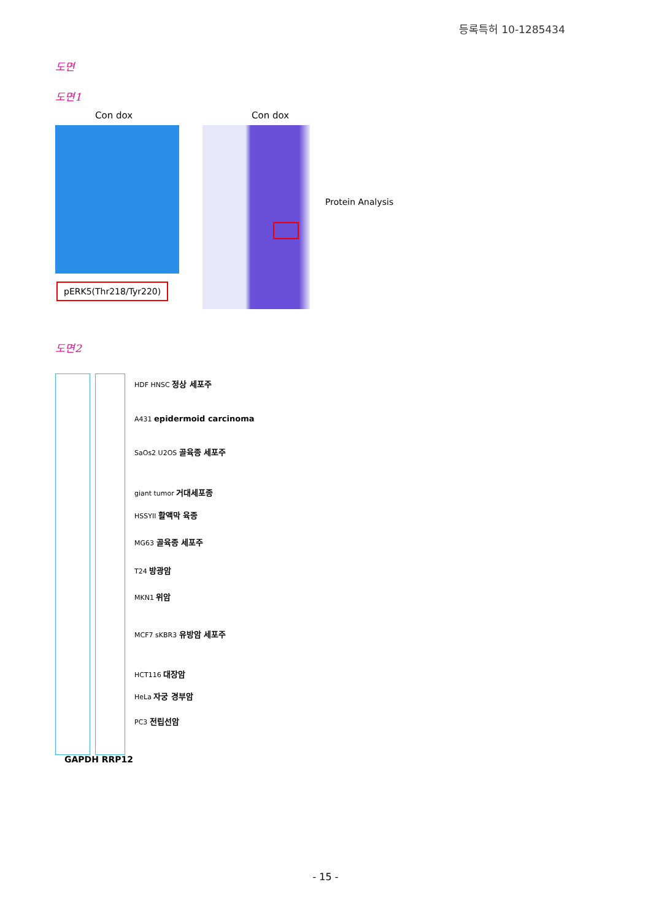등록특허 10-1285434
도면
도면1
Con dox Con dox
Protein Analysis
pERK5(Thr218/Tyr220)
도면2
HDF HNSC 정상 세포주
A431 epidermoid carcinoma
SaOs2 U2OS 골육종 세포주
giant tumor 거대세포종
HSSYII 활액막 육종
MG63 골육종 세포주
T24 방광암
MKN1 위암
MCF7 sKBR3 유방암 세포주
HCT116 대장암
HeLa 자궁 경부암
PC3 전립선암
GAPDH RRP12
- 15 -